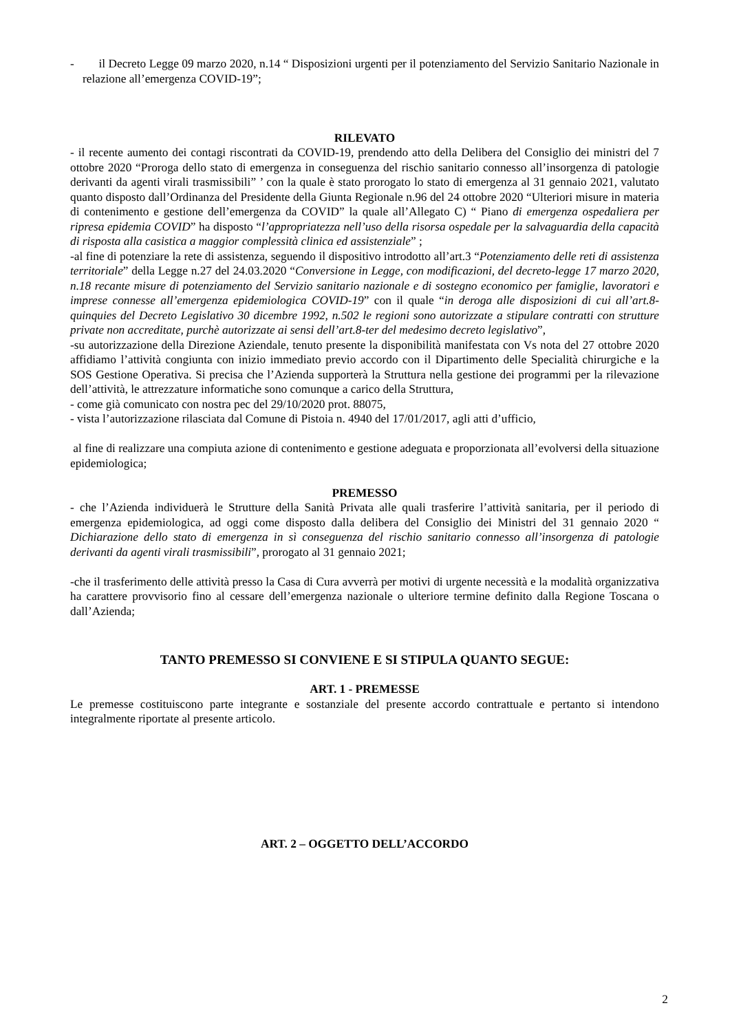- il Decreto Legge 09 marzo 2020, n.14 “ Disposizioni urgenti per il potenziamento del Servizio Sanitario Nazionale in relazione all’emergenza COVID-19”;
RILEVATO
- il recente aumento dei contagi riscontrati da COVID-19, prendendo atto della Delibera del Consiglio dei ministri del 7 ottobre 2020 “Proroga dello stato di emergenza in conseguenza del rischio sanitario connesso all’insorgenza di patologie derivanti da agenti virali trasmissibili” ’ con la quale è stato prorogato lo stato di emergenza al 31 gennaio 2021, valutato quanto disposto dall’Ordinanza del Presidente della Giunta Regionale n.96 del 24 ottobre 2020 “Ulteriori misure in materia di contenimento e gestione dell’emergenza da COVID” la quale all’Allegato C) “ Piano di emergenza ospedaliera per ripresa epidemia COVID” ha disposto “l’appropriatezza nell’uso della risorsa ospedale per la salvaguardia della capacità di risposta alla casistica a maggior complessità clinica ed assistenziale” ;
-al fine di potenziare la rete di assistenza, seguendo il dispositivo introdotto all’art.3 “Potenziamento delle reti di assistenza territoriale” della Legge n.27 del 24.03.2020 “Conversione in Legge, con modificazioni, del decreto-legge 17 marzo 2020, n.18 recante misure di potenziamento del Servizio sanitario nazionale e di sostegno economico per famiglie, lavoratori e imprese connesse all’emergenza epidemiologica COVID-19” con il quale “in deroga alle disposizioni di cui all’art.8-quinquies del Decreto Legislativo 30 dicembre 1992, n.502 le regioni sono autorizzate a stipulare contratti con strutture private non accreditate, purchè autorizzate ai sensi dell’art.8-ter del medesimo decreto legislativo”,
-su autorizzazione della Direzione Aziendale, tenuto presente la disponibilità manifestata con Vs nota del 27 ottobre 2020 affidiamo l’attività congiunta con inizio immediato previo accordo con il Dipartimento delle Specialità chirurgiche e la SOS Gestione Operativa. Si precisa che l’Azienda supporterà la Struttura nella gestione dei programmi per la rilevazione dell’attività, le attrezzature informatiche sono comunque a carico della Struttura,
- come già comunicato con nostra pec del 29/10/2020 prot. 88075,
- vista l’autorizzazione rilasciata dal Comune di Pistoia n. 4940 del 17/01/2017, agli atti d’ufficio,
al fine di realizzare una compiuta azione di contenimento e gestione adeguata e proporzionata all’evolversi della situazione epidemiologica;
PREMESSO
- che l’Azienda individuerà le Strutture della Sanità Privata alle quali trasferire l’attività sanitaria, per il periodo di emergenza epidemiologica, ad oggi come disposto dalla delibera del Consiglio dei Ministri del 31 gennaio 2020 “ Dichiarazione dello stato di emergenza in sì conseguenza del rischio sanitario connesso all’insorgenza di patologie derivanti da agenti virali trasmissibili”, prorogato al 31 gennaio 2021;
-che il trasferimento delle attività presso la Casa di Cura avverrà per motivi di urgente necessità e la modalità organizzativa ha carattere provvisorio fino al cessare dell’emergenza nazionale o ulteriore termine definito dalla Regione Toscana o dall’Azienda;
TANTO PREMESSO SI CONVIENE E SI STIPULA QUANTO SEGUE:
ART. 1 - PREMESSE
Le premesse costituiscono parte integrante e sostanziale del presente accordo contrattuale e pertanto si intendono integralmente riportate al presente articolo.
ART. 2 – OGGETTO DELL’ACCORDO
2